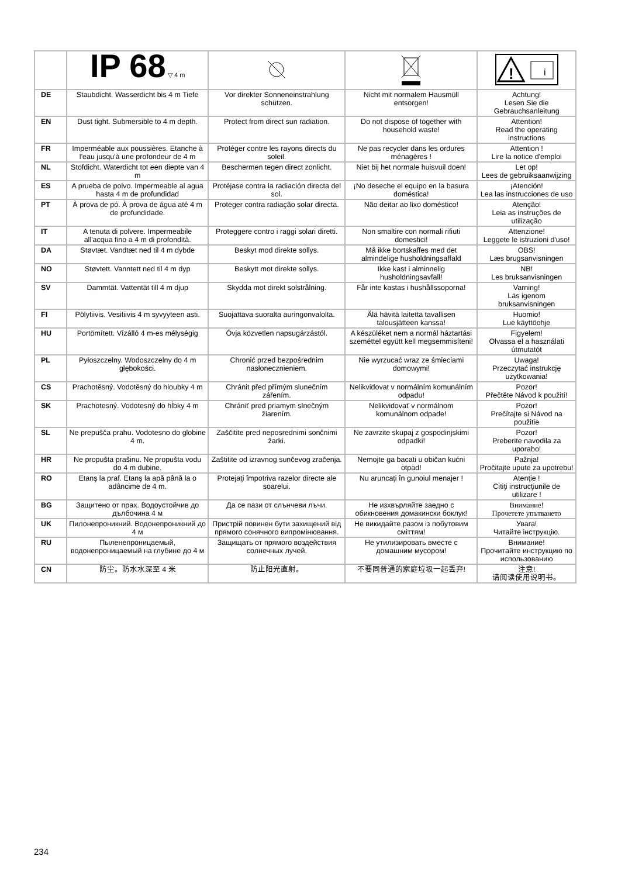| | IP 68 ▽ 4 m | | | ! i |
| DE | Staubdicht. Wasserdicht bis 4 m Tiefe | Vor direkter Sonneneinstrahlung schützen. | Nicht mit normalem Hausmüll entsorgen! | Achtung! Lesen Sie die Gebrauchsanleitung |
| EN | Dust tight. Submersible to 4 m depth. | Protect from direct sun radiation. | Do not dispose of together with household waste! | Attention! Read the operating instructions |
| FR | Imperméable aux poussières. Etanche à l'eau jusqu'à une profondeur de 4 m | Protéger contre les rayons directs du soleil. | Ne pas recycler dans les ordures ménagères ! | Attention ! Lire la notice d'emploi |
| NL | Stofdicht. Waterdicht tot een diepte van 4 m | Beschermen tegen direct zonlicht. | Niet bij het normale huisvuil doen! | Let op! Lees de gebruiksaanwijzing |
| ES | A prueba de polvo. Impermeable al agua hasta 4 m de profundidad | Protéjase contra la radiación directa del sol. | ¡No deseche el equipo en la basura doméstica! | ¡Atención! Lea las instrucciones de uso |
| PT | À prova de pó. À prova de água até 4 m de profundidade. | Proteger contra radiação solar directa. | Não deitar ao lixo doméstico! | Atenção! Leia as instruções de utilização |
| IT | A tenuta di polvere. Impermeabile all'acqua fino a 4 m di profondità. | Proteggere contro i raggi solari diretti. | Non smaltire con normali rifiuti domestici! | Attenzione! Leggete le istruzioni d'uso! |
| DA | Støvtæt. Vandtæt ned til 4 m dybde | Beskyt mod direkte sollys. | Må ikke bortskaffes med det almindelige husholdningsaffald | OBS! Læs brugsanvisningen |
| NO | Støvtett. Vanntett ned til 4 m dyp | Beskytt mot direkte sollys. | Ikke kast i alminnelig husholdningsavfall! | NB! Les bruksanvisningen |
| SV | Dammtät. Vattentät till 4 m djup | Skydda mot direkt solstrålning. | Får inte kastas i hushållssoporna! | Varning! Läs igenom bruksanvisningen |
| FI | Pölytiivis. Vesitiivis 4 m syvyyteen asti. | Suojattava suoralta auringonvalolta. | Älä hävitä laitetta tavallisen talousjätteen kanssa! | Huomio! Lue käyttöohje |
| HU | Portömített. Vízálló 4 m-es mélységig | Óvja közvetlen napsugárzástól. | A készüléket nem a normál háztartási szeméttel együtt kell megsemmisíteni! | Figyelem! Olvassa el a használati útmutatót |
| PL | Pyłoszczelny. Wodoszczelny do 4 m głębokości. | Chronić przed bezpośrednim nasłonecznieniem. | Nie wyrzucać wraz ze śmieciami domowymi! | Uwaga! Przeczytać instrukcję użytkowania! |
| CS | Prachotěsný. Vodotěsný do hloubky 4 m | Chránit před přímým slunečním zářením. | Nelikvidovat v normálním komunálním odpadu! | Pozor! Přečtěte Návod k použití! |
| SK | Prachotesný. Vodotesný do hĺbky 4 m | Chrániť pred priamym slnečným žiarením. | Nelikvidovať v normálnom komunálnom odpade! | Pozor! Prečítajte si Návod na použitie |
| SL | Ne prepušča prahu. Vodotesno do globine 4 m. | Zaščitite pred neposrednimi sončnimi žarki. | Ne zavrzite skupaj z gospodinjskimi odpadki! | Pozor! Preberite navodila za uporabo! |
| HR | Ne propušta prašinu. Ne propušta vodu do 4 m dubine. | Zaštitite od izravnog sunčevog zračenja. | Nemojte ga bacati u običan kućni otpad! | Pažnja! Pročitajte upute za upotrebu! |
| RO | Etanş la praf. Etanş la apă până la o adâncime de 4 m. | Protejaţi împotriva razelor directe ale soarelui. | Nu aruncaţi în gunoiul menajer ! | Atenţie ! Citiţi instrucţiunile de utilizare ! |
| BG | Защитено от прах. Водоустойчив до дълбочина 4 м | Да се пази от слънчеви лъчи. | Не изхвърляйте заедно с обикновения домакински боклук! | Внимание! Прочетете упътването |
| UK | Пилонепроникний. Водонепроникний до 4 м | Пристрій повинен бути захищений від прямого сонячного випромінювання. | Не викидайте разом із побутовим сміттям! | Увага! Читайте інструкцію. |
| RU | Пыленепроницаемый, водонепроницаемый на глубине до 4 м | Защищать от прямого воздействия солнечных лучей. | Не утилизировать вместе с домашним мусором! | Внимание! Прочитайте инструкцию по использованию |
| CN | 防尘。防水水深至 4 米 | 防止阳光直射。 | 不要同普通的家庭垃圾一起丢弃! | 注意! 请阅读使用说明书。 |
234